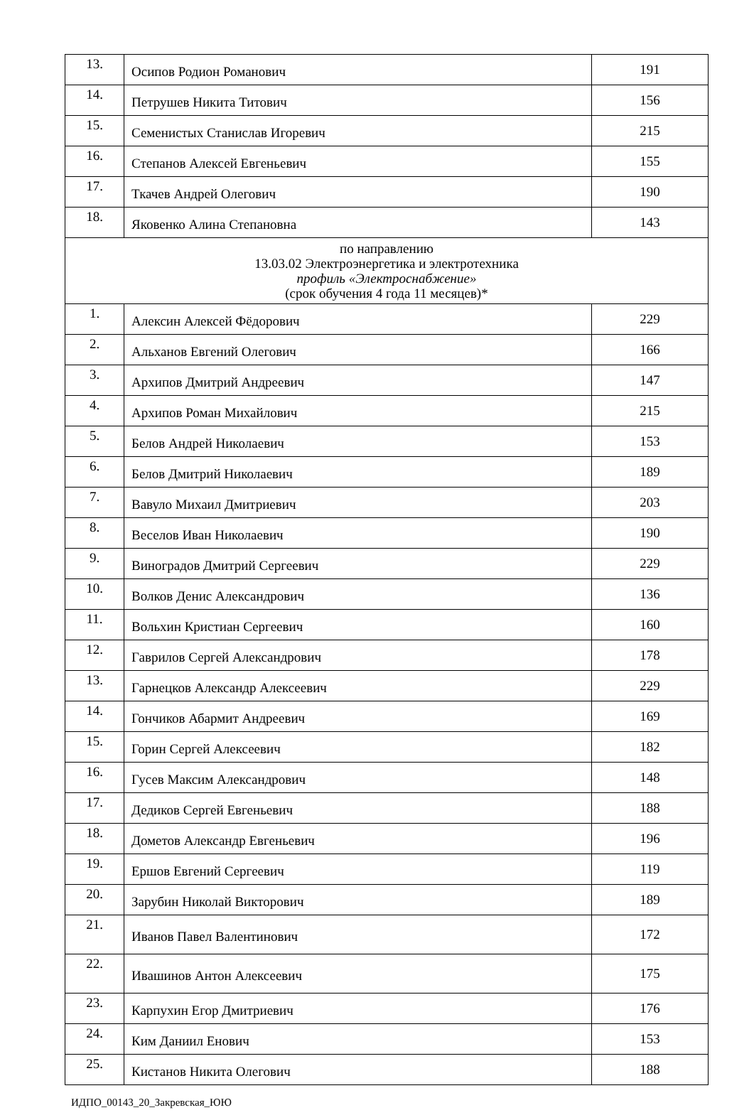| 13. | Осипов Родион Романович | 191 |
| 14. | Петрушев Никита Титович | 156 |
| 15. | Семенистых Станислав Игоревич | 215 |
| 16. | Степанов Алексей Евгеньевич | 155 |
| 17. | Ткачев Андрей Олегович | 190 |
| 18. | Яковенко Алина Степановна | 143 |
| по направлению 13.03.02 Электроэнергетика и электротехника профиль «Электроснабжение» (срок обучения 4 года 11 месяцев)* | | |
| 1. | Алексин Алексей Фёдорович | 229 |
| 2. | Альханов Евгений Олегович | 166 |
| 3. | Архипов Дмитрий Андреевич | 147 |
| 4. | Архипов Роман Михайлович | 215 |
| 5. | Белов Андрей Николаевич | 153 |
| 6. | Белов Дмитрий Николаевич | 189 |
| 7. | Вавуло Михаил Дмитриевич | 203 |
| 8. | Веселов Иван Николаевич | 190 |
| 9. | Виноградов Дмитрий Сергеевич | 229 |
| 10. | Волков Денис Александрович | 136 |
| 11. | Вольхин Кристиан Сергеевич | 160 |
| 12. | Гаврилов Сергей Александрович | 178 |
| 13. | Гарнецков Александр Алексеевич | 229 |
| 14. | Гончиков Абармит Андреевич | 169 |
| 15. | Горин Сергей Алексеевич | 182 |
| 16. | Гусев Максим Александрович | 148 |
| 17. | Дедиков Сергей Евгеньевич | 188 |
| 18. | Дометов Александр Евгеньевич | 196 |
| 19. | Ершов Евгений Сергеевич | 119 |
| 20. | Зарубин Николай Викторович | 189 |
| 21. | Иванов Павел Валентинович | 172 |
| 22. | Ивашинов Антон Алексеевич | 175 |
| 23. | Карпухин Егор Дмитриевич | 176 |
| 24. | Ким Даниил Енович | 153 |
| 25. | Кистанов Никита Олегович | 188 |
ИДПО_00143_20_Закревская_ЮЮ